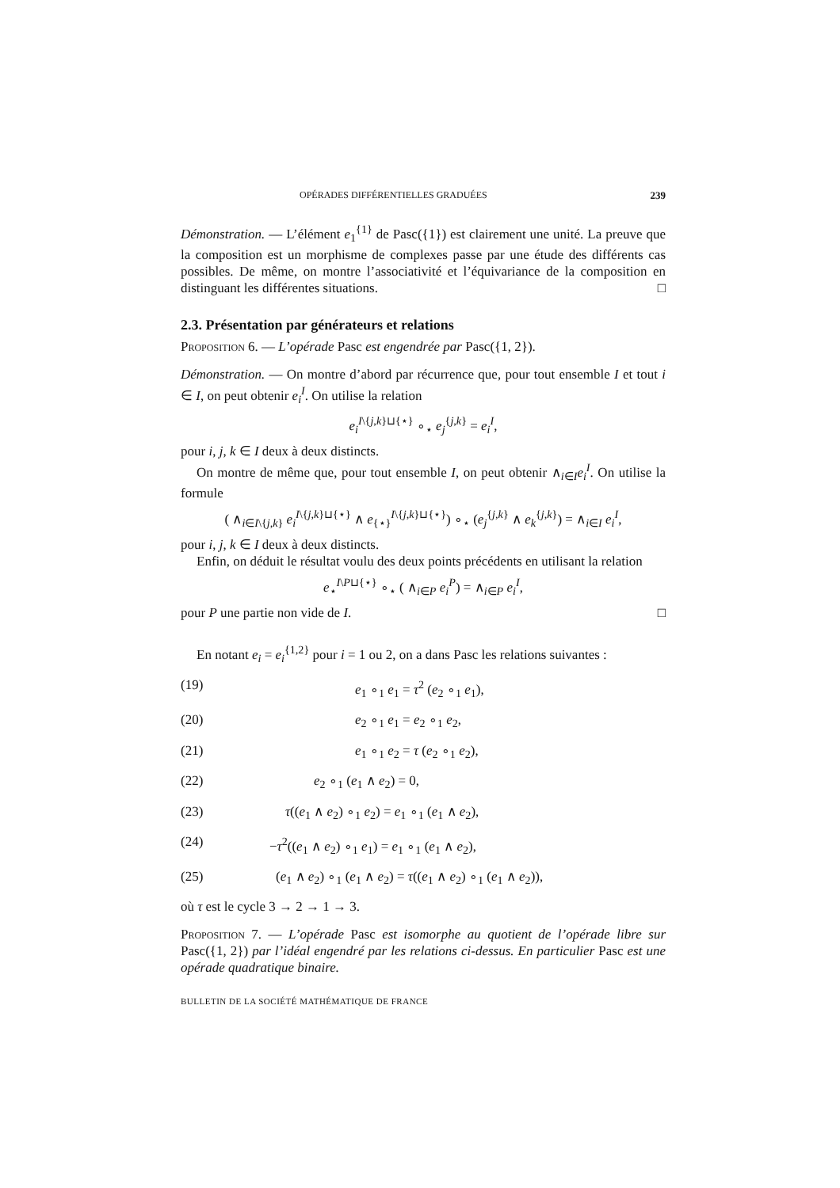OPÉRADES DIFFÉRENTIELLES GRADUÉES 239
Démonstration. — L’élément e<sub>1</sub><sup>{1}</sup> de Pasc({1}) est clairement une unité. La preuve que la composition est un morphisme de complexes passe par une étude des différents cas possibles. De même, on montre l’associativité et l’équivariance de la composition en distinguant les différentes situations. □
2.3. Présentation par générateurs et relations
Proposition 6. — L’opérade Pasc est engendrée par Pasc({1, 2}).
Démonstration. — On montre d’abord par récurrence que, pour tout ensemble I et tout i ∈ I, on peut obtenir e<sub>i</sub><sup>I</sup>. On utilise la relation
e<sub>i</sub><sup>I\{j,k}⊔{⋆}</sup> ∘<sub>⋆</sub> e<sub>j</sub><sup>{j,k}</sup> = e<sub>i</sub><sup>I</sup>,
pour i, j, k ∈ I deux à deux distincts.
On montre de même que, pour tout ensemble I, on peut obtenir ∧<sub>i∈I</sub>e<sub>i</sub><sup>I</sup>. On utilise la formule
( ∧<sub>i∈I\{j,k}</sub> e<sub>i</sub><sup>I\{j,k}⊔{⋆}</sup> ∧ e<sub>{⋆}</sub><sup>I\{j,k}⊔{⋆}</sup>) ∘<sub>⋆</sub> (e<sub>j</sub><sup>{j,k}</sup> ∧ e<sub>k</sub><sup>{j,k}</sup>) = ∧<sub>i∈I</sub> e<sub>i</sub><sup>I</sup>,
pour i, j, k ∈ I deux à deux distincts.
Enfin, on déduit le résultat voulu des deux points précédents en utilisant la relation
e<sub>⋆</sub><sup>I\P⊔{⋆}</sup> ∘<sub>⋆</sub> ( ∧<sub>i∈P</sub> e<sub>i</sub><sup>P</sup>) = ∧<sub>i∈P</sub> e<sub>i</sub><sup>I</sup>,
pour P une partie non vide de I. □
En notant e<sub>i</sub> = e<sub>i</sub><sup>{1,2}</sup> pour i = 1 ou 2, on a dans Pasc les relations suivantes :
(19) e<sub>1</sub> ∘<sub>1</sub> e<sub>1</sub> = τ<sup>2</sup> (e<sub>2</sub> ∘<sub>1</sub> e<sub>1</sub>),
(20) e<sub>2</sub> ∘<sub>1</sub> e<sub>1</sub> = e<sub>2</sub> ∘<sub>1</sub> e<sub>2</sub>,
(21) e<sub>1</sub> ∘<sub>1</sub> e<sub>2</sub> = τ (e<sub>2</sub> ∘<sub>1</sub> e<sub>2</sub>),
(22) e<sub>2</sub> ∘<sub>1</sub> (e<sub>1</sub> ∧ e<sub>2</sub>) = 0,
(23) τ((e<sub>1</sub> ∧ e<sub>2</sub>) ∘<sub>1</sub> e<sub>2</sub>) = e<sub>1</sub> ∘<sub>1</sub> (e<sub>1</sub> ∧ e<sub>2</sub>),
(24) −τ<sup>2</sup>((e<sub>1</sub> ∧ e<sub>2</sub>) ∘<sub>1</sub> e<sub>1</sub>) = e<sub>1</sub> ∘<sub>1</sub> (e<sub>1</sub> ∧ e<sub>2</sub>),
(25) (e<sub>1</sub> ∧ e<sub>2</sub>) ∘<sub>1</sub> (e<sub>1</sub> ∧ e<sub>2</sub>) = τ((e<sub>1</sub> ∧ e<sub>2</sub>) ∘<sub>1</sub> (e<sub>1</sub> ∧ e<sub>2</sub>)),
où τ est le cycle 3 → 2 → 1 → 3.
Proposition 7. — L’opérade Pasc est isomorphe au quotient de l’opérade libre sur Pasc({1, 2}) par l’idéal engendré par les relations ci-dessus. En particulier Pasc est une opérade quadratique binaire.
BULLETIN DE LA SOCIÉTÉ MATHÉMATIQUE DE FRANCE